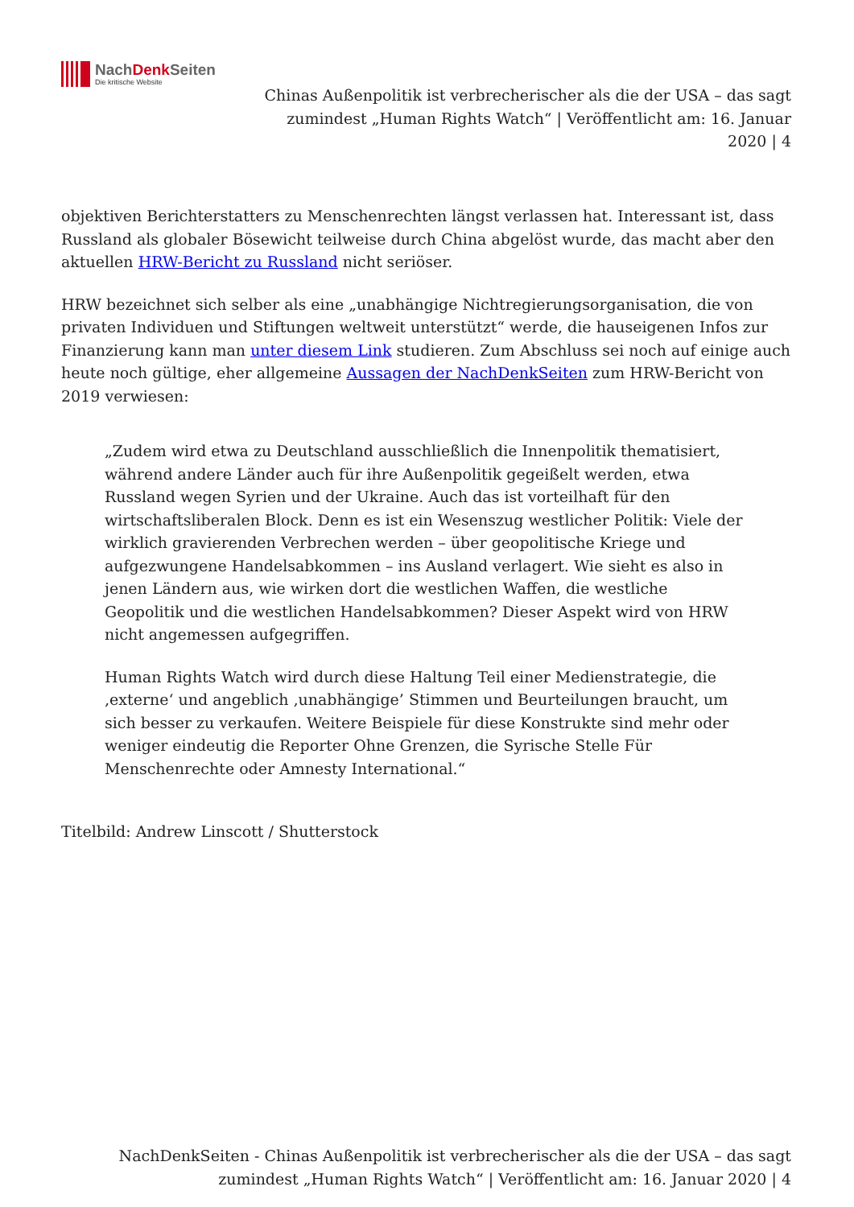NachDenk Seiten
Die kritische Website
Chinas Außenpolitik ist verbrecherischer als die der USA – das sagt zumindest „Human Rights Watch“ | Veröffentlicht am: 16. Januar 2020 | 4
objektiven Berichterstatters zu Menschenrechten längst verlassen hat. Interessant ist, dass Russland als globaler Bösewicht teilweise durch China abgelöst wurde, das macht aber den aktuellen HRW-Bericht zu Russland nicht seriöser.
HRW bezeichnet sich selber als eine „unabhängige Nichtregierungsorganisation, die von privaten Individuen und Stiftungen weltweit unterstützt“ werde, die hauseigenen Infos zur Finanzierung kann man unter diesem Link studieren. Zum Abschluss sei noch auf einige auch heute noch gültige, eher allgemeine Aussagen der NachDenkSeiten zum HRW-Bericht von 2019 verwiesen:
„Zudem wird etwa zu Deutschland ausschließlich die Innenpolitik thematisiert, während andere Länder auch für ihre Außenpolitik gegeißelt werden, etwa Russland wegen Syrien und der Ukraine. Auch das ist vorteilhaft für den wirtschaftsliberalen Block. Denn es ist ein Wesenszug westlicher Politik: Viele der wirklich gravierenden Verbrechen werden – über geopolitische Kriege und aufgezwungene Handelsabkommen – ins Ausland verlagert. Wie sieht es also in jenen Ländern aus, wie wirken dort die westlichen Waffen, die westliche Geopolitik und die westlichen Handelsabkommen? Dieser Aspekt wird von HRW nicht angemessen aufgegriffen.
Human Rights Watch wird durch diese Haltung Teil einer Medienstrategie, die ‚externe‘ und angeblich ‚unabhängige’ Stimmen und Beurteilungen braucht, um sich besser zu verkaufen. Weitere Beispiele für diese Konstrukte sind mehr oder weniger eindeutig die Reporter Ohne Grenzen, die Syrische Stelle Für Menschenrechte oder Amnesty International.“
Titelbild: Andrew Linscott / Shutterstock
NachDenkSeiten - Chinas Außenpolitik ist verbrecherischer als die der USA – das sagt zumindest „Human Rights Watch“ | Veröffentlicht am: 16. Januar 2020 | 4